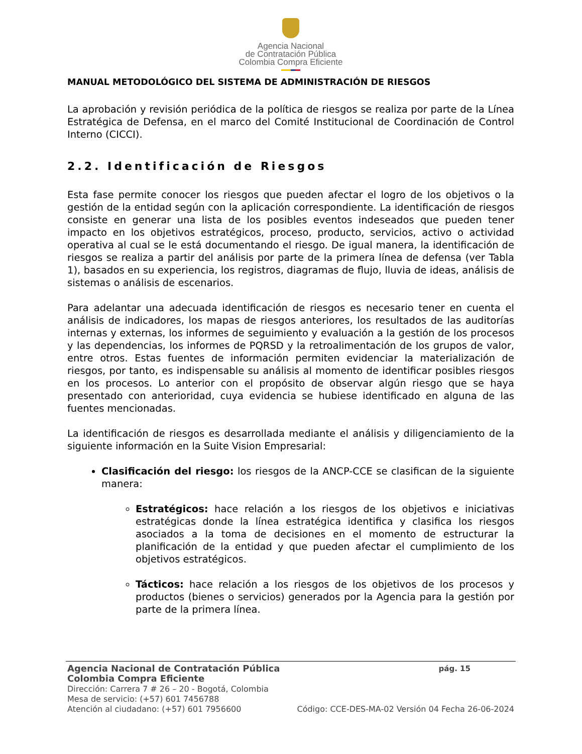Agencia Nacional
de Contratación Pública
Colombia Compra Eficiente
MANUAL METODOLÓGICO DEL SISTEMA DE ADMINISTRACIÓN DE RIESGOS
La aprobación y revisión periódica de la política de riesgos se realiza por parte de la Línea Estratégica de Defensa, en el marco del Comité Institucional de Coordinación de Control Interno (CICCI).
2.2. Identificación de Riesgos
Esta fase permite conocer los riesgos que pueden afectar el logro de los objetivos o la gestión de la entidad según con la aplicación correspondiente. La identificación de riesgos consiste en generar una lista de los posibles eventos indeseados que pueden tener impacto en los objetivos estratégicos, proceso, producto, servicios, activo o actividad operativa al cual se le está documentando el riesgo. De igual manera, la identificación de riesgos se realiza a partir del análisis por parte de la primera línea de defensa (ver Tabla 1), basados en su experiencia, los registros, diagramas de flujo, lluvia de ideas, análisis de sistemas o análisis de escenarios.
Para adelantar una adecuada identificación de riesgos es necesario tener en cuenta el análisis de indicadores, los mapas de riesgos anteriores, los resultados de las auditorías internas y externas, los informes de seguimiento y evaluación a la gestión de los procesos y las dependencias, los informes de PQRSD y la retroalimentación de los grupos de valor, entre otros. Estas fuentes de información permiten evidenciar la materialización de riesgos, por tanto, es indispensable su análisis al momento de identificar posibles riesgos en los procesos. Lo anterior con el propósito de observar algún riesgo que se haya presentado con anterioridad, cuya evidencia se hubiese identificado en alguna de las fuentes mencionadas.
La identificación de riesgos es desarrollada mediante el análisis y diligenciamiento de la siguiente información en la Suite Vision Empresarial:
Clasificación del riesgo: los riesgos de la ANCP-CCE se clasifican de la siguiente manera:
Estratégicos: hace relación a los riesgos de los objetivos e iniciativas estratégicas donde la línea estratégica identifica y clasifica los riesgos asociados a la toma de decisiones en el momento de estructurar la planificación de la entidad y que pueden afectar el cumplimiento de los objetivos estratégicos.
Tácticos: hace relación a los riesgos de los objetivos de los procesos y productos (bienes o servicios) generados por la Agencia para la gestión por parte de la primera línea.
Agencia Nacional de Contratación Pública pág. 15
Colombia Compra Eficiente
Dirección: Carrera 7 # 26 – 20 - Bogotá, Colombia
Mesa de servicio: (+57) 601 7456788
Atención al ciudadano: (+57) 601 7956600 Código: CCE-DES-MA-02 Versión 04 Fecha 26-06-2024